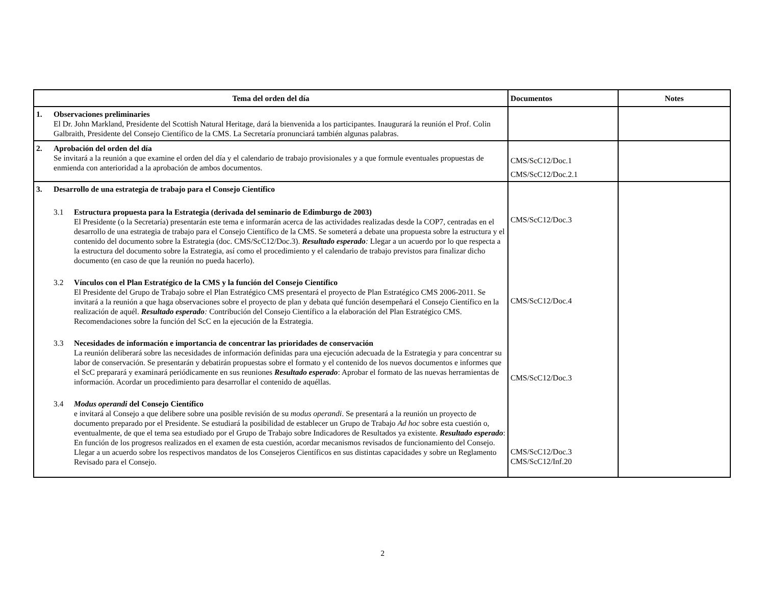| Tema del orden del día | Documentos | Notes |
| --- | --- | --- |
| 1. Observaciones preliminaries El Dr. John Markland, Presidente del Scottish Natural Heritage, dará la bienvenida a los participantes. Inaugurará la reunión el Prof. Colin Galbraith, Presidente del Consejo Científico de la CMS. La Secretaría pronunciará también algunas palabras. | | |
| 2. Aprobación del orden del día Se invitará a la reunión a que examine el orden del día y el calendario de trabajo provisionales y a que formule eventuales propuestas de enmienda con anterioridad a la aprobación de ambos documentos. | CMS/ScC12/Doc.1 CMS/ScC12/Doc.2.1 | |
| 3. Desarrollo de una estrategia de trabajo para el Consejo Científico 3.1 Estructura propuesta para la Estrategia (derivada del seminario de Edimburgo de 2003) El Presidente (o la Secretaría) presentarán este tema e informarán acerca de las actividades realizadas desde la COP7, centradas en el desarrollo de una estrategia de trabajo para el Consejo Científico de la CMS. Se someterá a debate una propuesta sobre la estructura y el contenido del documento sobre la Estrategia (doc. CMS/ScC12/Doc.3). Resultado esperado : Llegar a un acuerdo por lo que respecta a la estructura del documento sobre la Estrategia, así como el procedimiento y el calendario de trabajo previstos para finalizar dicho documento (en caso de que la reunión no pueda hacerlo). 3.2 Vínculos con el Plan Estratégico de la CMS y la función del Consejo Científico El Presidente del Grupo de Trabajo sobre el Plan Estratégico CMS presentará el proyecto de Plan Estratégico CMS 2006-2011. Se invitará a la reunión a que haga observaciones sobre el proyecto de plan y debata qué función desempeñará el Consejo Científico en la realización de aquél. Resultado esperado : Contribución del Consejo Científico a la elaboración del Plan Estratégico CMS. Recomendaciones sobre la función del ScC en la ejecución de la Estrategia. 3.3 Necesidades de información e importancia de concentrar las prioridades de conservación La reunión deliberará sobre las necesidades de información definidas para una ejecución adecuada de la Estrategia y para concentrar su labor de conservación. Se presentarán y debatirán propuestas sobre el formato y el contenido de los nuevos documentos e informes que el ScC preparará y examinará periódicamente en sus reuniones Resultado esperado : Aprobar el formato de las nuevas herramientas de información. Acordar un procedimiento para desarrollar el contenido de aquéllas. 3.4 Modus operandi del Consejo Científico e invitará al Consejo a que delibere sobre una posible revisión de su modus operandi . Se presentará a la reunión un proyecto de documento preparado por el Presidente. Se estudiará la posibilidad de establecer un Grupo de Trabajo Ad hoc sobre esta cuestión o, eventualmente, de que el tema sea estudiado por el Grupo de Trabajo sobre Indicadores de Resultados ya existente. Resultado esperado : En función de los progresos realizados en el examen de esta cuestión, acordar mecanismos revisados de funcionamiento del Consejo. Llegar a un acuerdo sobre los respectivos mandatos de los Consejeros Científicos en sus distintas capacidades y sobre un Reglamento Revisado para el Consejo. | CMS/ScC12/Doc.3 CMS/ScC12/Doc.4 CMS/ScC12/Doc.3 CMS/ScC12/Doc.3 CMS/ScC12/Inf.20 | |
2